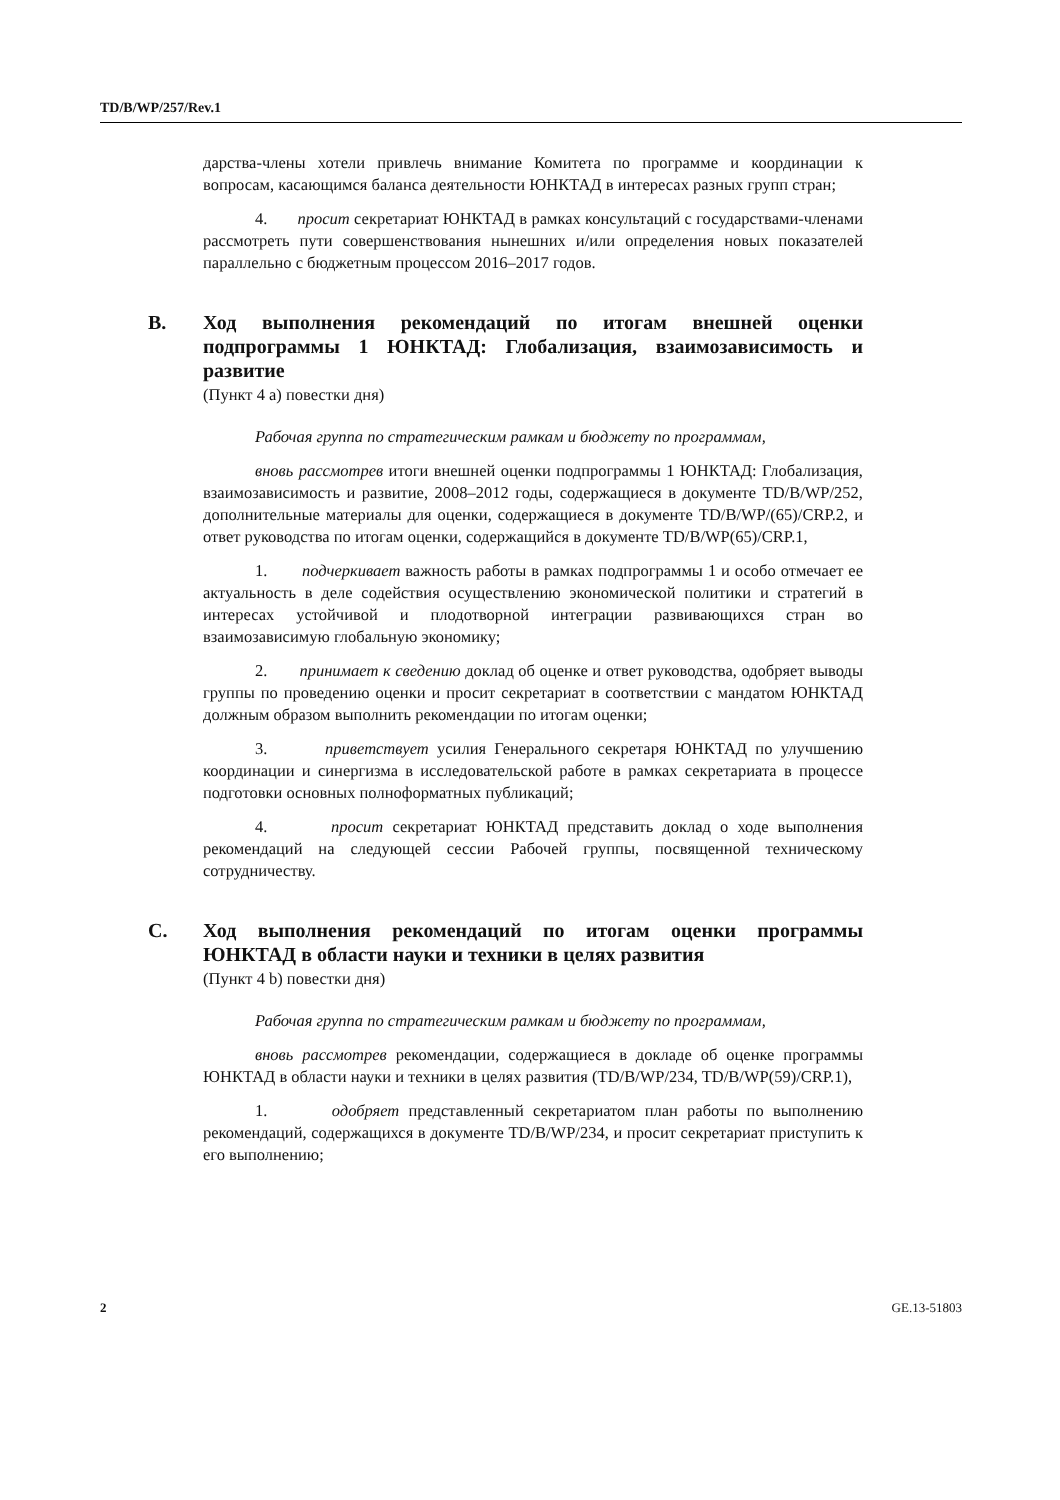TD/B/WP/257/Rev.1
дарства-члены хотели привлечь внимание Комитета по программе и координации к вопросам, касающимся баланса деятельности ЮНКТАД в интересах разных групп стран;
4. просит секретариат ЮНКТАД в рамках консультаций с государствами-членами рассмотреть пути совершенствования нынешних и/или определения новых показателей параллельно с бюджетным процессом 2016–2017 годов.
B. Ход выполнения рекомендаций по итогам внешней оценки подпрограммы 1 ЮНКТАД: Глобализация, взаимозависимость и развитие
(Пункт 4 a) повестки дня)
Рабочая группа по стратегическим рамкам и бюджету по программам,
вновь рассмотрев итоги внешней оценки подпрограммы 1 ЮНКТАД: Глобализация, взаимозависимость и развитие, 2008–2012 годы, содержащиеся в документе TD/B/WP/252, дополнительные материалы для оценки, содержащиеся в документе TD/B/WP/(65)/CRP.2, и ответ руководства по итогам оценки, содержащийся в документе TD/B/WP(65)/CRP.1,
1. подчеркивает важность работы в рамках подпрограммы 1 и особо отмечает ее актуальность в деле содействия осуществлению экономической политики и стратегий в интересах устойчивой и плодотворной интеграции развивающихся стран во взаимозависимую глобальную экономику;
2. принимает к сведению доклад об оценке и ответ руководства, одобряет выводы группы по проведению оценки и просит секретариат в соответствии с мандатом ЮНКТАД должным образом выполнить рекомендации по итогам оценки;
3. приветствует усилия Генерального секретаря ЮНКТАД по улучшению координации и синергизма в исследовательской работе в рамках секретариата в процессе подготовки основных полноформатных публикаций;
4. просит секретариат ЮНКТАД представить доклад о ходе выполнения рекомендаций на следующей сессии Рабочей группы, посвященной техническому сотрудничеству.
C. Ход выполнения рекомендаций по итогам оценки программы ЮНКТАД в области науки и техники в целях развития
(Пункт 4 b) повестки дня)
Рабочая группа по стратегическим рамкам и бюджету по программам,
вновь рассмотрев рекомендации, содержащиеся в докладе об оценке программы ЮНКТАД в области науки и техники в целях развития (TD/B/WP/234, TD/B/WP(59)/CRP.1),
1. одобряет представленный секретариатом план работы по выполнению рекомендаций, содержащихся в документе TD/B/WP/234, и просит секретариат приступить к его выполнению;
2 GE.13-51803